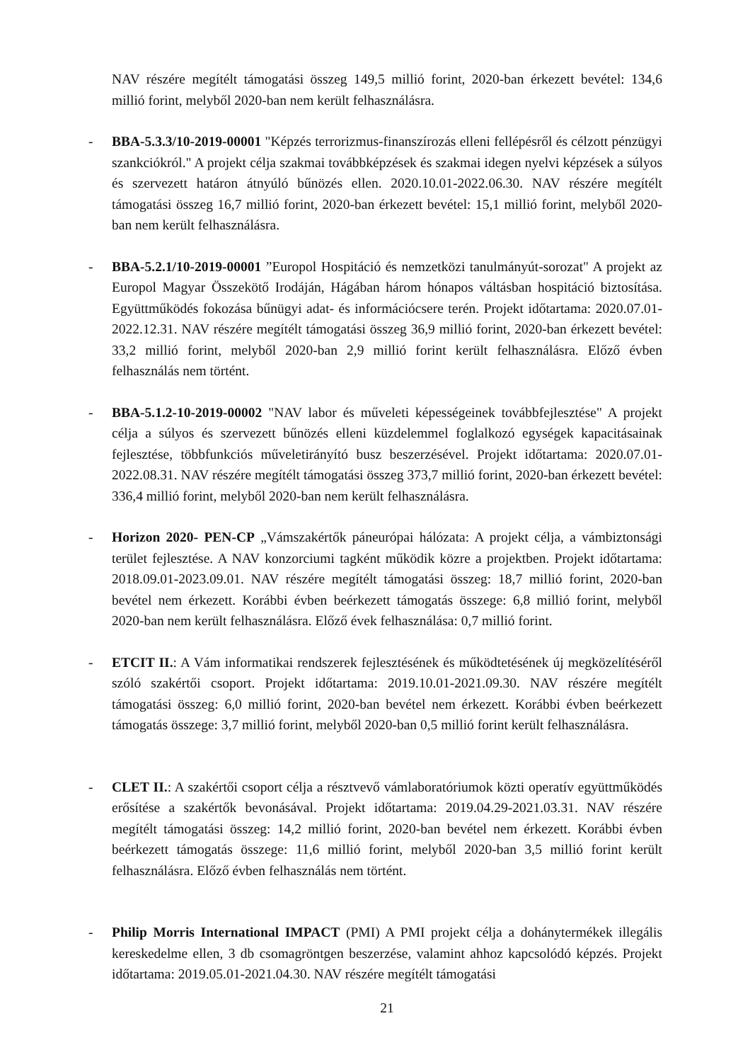NAV részére megítélt támogatási összeg 149,5 millió forint, 2020-ban érkezett bevétel: 134,6 millió forint, melyből 2020-ban nem került felhasználásra.
-
BBA-5.3.3/10-2019-00001 "Képzés terrorizmus-finanszírozás elleni fellépésről és célzott pénzügyi szankciókról." A projekt célja szakmai továbbképzések és szakmai idegen nyelvi képzések a súlyos és szervezett határon átnyúló bűnözés ellen. 2020.10.01-2022.06.30. NAV részére megítélt támogatási összeg 16,7 millió forint, 2020-ban érkezett bevétel: 15,1 millió forint, melyből 2020-ban nem került felhasználásra.
-
BBA-5.2.1/10-2019-00001 ”Europol Hospitáció és nemzetközi tanulmányút-sorozat" A projekt az Europol Magyar Összekötő Irodáján, Hágában három hónapos váltásban hospitáció biztosítása. Együttműködés fokozása bűnügyi adat- és információcsere terén. Projekt időtartama: 2020.07.01-2022.12.31. NAV részére megítélt támogatási összeg 36,9 millió forint, 2020-ban érkezett bevétel: 33,2 millió forint, melyből 2020-ban 2,9 millió forint került felhasználásra. Előző évben felhasználás nem történt.
-
BBA-5.1.2-10-2019-00002 "NAV labor és műveleti képességeinek továbbfejlesztése" A projekt célja a súlyos és szervezett bűnözés elleni küzdelemmel foglalkozó egységek kapacitásainak fejlesztése, többfunkciós műveletirányító busz beszerzésével. Projekt időtartama: 2020.07.01-2022.08.31. NAV részére megítélt támogatási összeg 373,7 millió forint, 2020-ban érkezett bevétel: 336,4 millió forint, melyből 2020-ban nem került felhasználásra.
-
Horizon 2020- PEN-CP „Vámszakértők páneurópai hálózata: A projekt célja, a vámbiztonsági terület fejlesztése. A NAV konzorciumi tagként működik közre a projektben. Projekt időtartama: 2018.09.01-2023.09.01. NAV részére megítélt támogatási összeg: 18,7 millió forint, 2020-ban bevétel nem érkezett. Korábbi évben beérkezett támogatás összege: 6,8 millió forint, melyből 2020-ban nem került felhasználásra. Előző évek felhasználása: 0,7 millió forint.
-
ETCIT II.: A Vám informatikai rendszerek fejlesztésének és működtetésének új megközelítéséről szóló szakértői csoport. Projekt időtartama: 2019.10.01-2021.09.30. NAV részére megítélt támogatási összeg: 6,0 millió forint, 2020-ban bevétel nem érkezett. Korábbi évben beérkezett támogatás összege: 3,7 millió forint, melyből 2020-ban 0,5 millió forint került felhasználásra.
-
CLET II.: A szakértői csoport célja a résztvevő vámlaboratóriumok közti operatív együttműködés erősítése a szakértők bevonásával. Projekt időtartama: 2019.04.29-2021.03.31. NAV részére megítélt támogatási összeg: 14,2 millió forint, 2020-ban bevétel nem érkezett. Korábbi évben beérkezett támogatás összege: 11,6 millió forint, melyből 2020-ban 3,5 millió forint került felhasználásra. Előző évben felhasználás nem történt.
-
Philip Morris International IMPACT (PMI) A PMI projekt célja a dohánytermékek illegális kereskedelme ellen, 3 db csomagröntgen beszerzése, valamint ahhoz kapcsolódó képzés. Projekt időtartama: 2019.05.01-2021.04.30. NAV részére megítélt támogatási
21